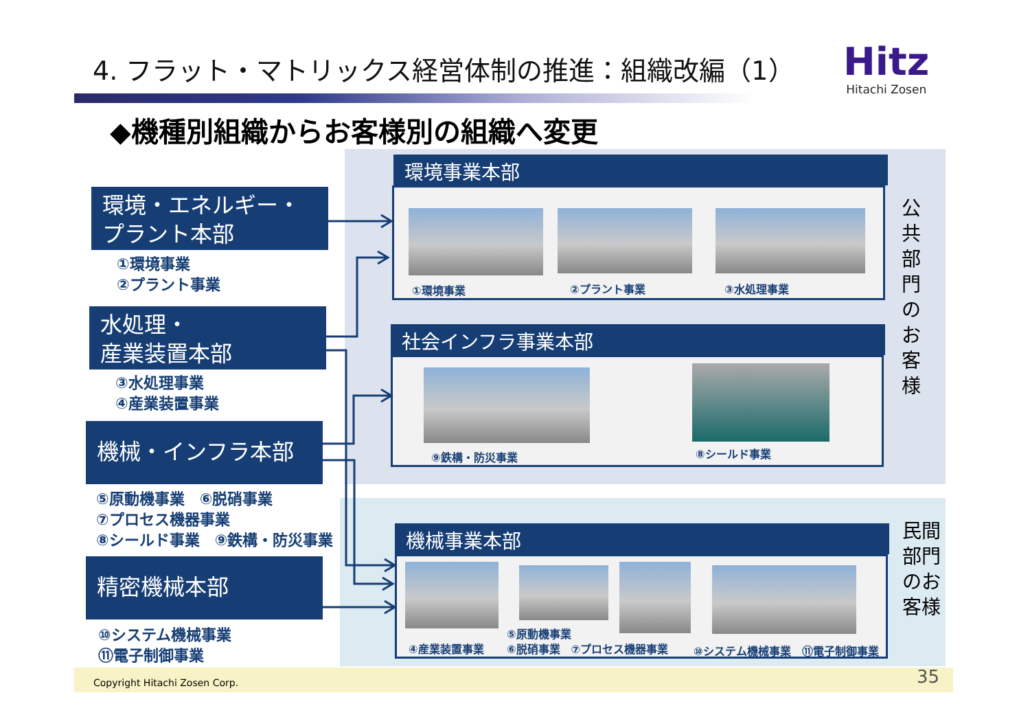4. フラット・マトリックス経営体制の推進：組織改編（1）
Hitz
Hitachi Zosen
◆機種別組織からお客様別の組織へ変更
環境・エネルギー・
プラント本部
①環境事業
②プラント事業
水処理・
産業装置本部
③水処理事業
④産業装置事業
機械・インフラ本部
⑤原動機事業　⑥脱硝事業
⑦プロセス機器事業
⑧シールド事業　⑨鉄構・防災事業
精密機械本部
⑩システム機械事業
⑪電子制御事業
環境事業本部
①環境事業 ②プラント事業 ③水処理事業
社会インフラ事業本部
⑨鉄構・防災事業 ⑧シールド事業
機械事業本部
⑤原動機事業
④産業装置事業 ⑥脱硝事業　⑦プロセス機器事業 ⑩システム機械事業　⑪電子制御事業
公共部門のお客様
民間部門のお客様
Copyright Hitachi Zosen Corp. 35